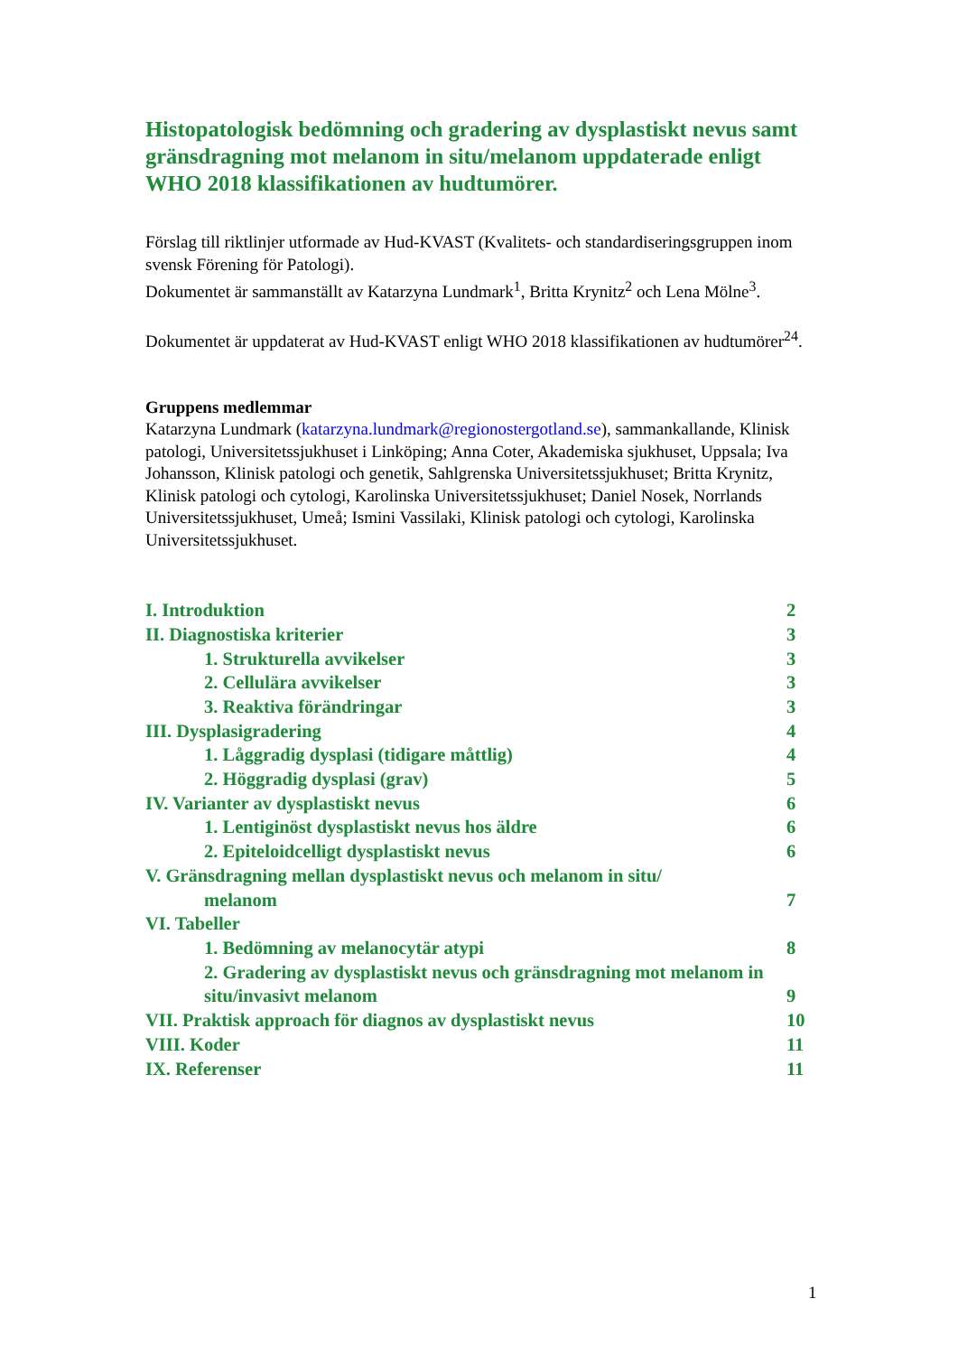Histopatologisk bedömning och gradering av dysplastiskt nevus samt gränsdragning mot melanom in situ/melanom uppdaterade enligt WHO 2018 klassifikationen av hudtumörer.
Förslag till riktlinjer utformade av Hud-KVAST (Kvalitets- och standardiseringsgruppen inom svensk Förening för Patologi).
Dokumentet är sammanställt av Katarzyna Lundmark<sup>1</sup>, Britta Krynitz<sup>2</sup> och Lena Mölne<sup>3</sup>.
Dokumentet är uppdaterat av Hud-KVAST enligt WHO 2018 klassifikationen av hudtumörer<sup>24</sup>.
Gruppens medlemmar
Katarzyna Lundmark (katarzyna.lundmark@regionostergotland.se), sammankallande, Klinisk patologi, Universitetssjukhuset i Linköping; Anna Coter, Akademiska sjukhuset, Uppsala; Iva Johansson, Klinisk patologi och genetik, Sahlgrenska Universitetssjukhuset; Britta Krynitz, Klinisk patologi och cytologi, Karolinska Universitetssjukhuset; Daniel Nosek, Norrlands Universitetssjukhuset, Umeå; Ismini Vassilaki, Klinisk patologi och cytologi, Karolinska Universitetssjukhuset.
I. Introduktion 2
II. Diagnostiska kriterier 3
1. Strukturella avvikelser 3
2. Cellulära avvikelser 3
3. Reaktiva förändringar 3
III. Dysplasigradering 4
1. Låggradig dysplasi (tidigare måttlig) 4
2. Höggradig dysplasi (grav) 5
IV. Varianter av dysplastiskt nevus 6
1. Lentiginöst dysplastiskt nevus hos äldre 6
2. Epiteloidcelligt dysplastiskt nevus 6
V. Gränsdragning mellan dysplastiskt nevus och melanom in situ/
melanom 7
VI. Tabeller
1. Bedömning av melanocytär atypi 8
2. Gradering av dysplastiskt nevus och gränsdragning mot melanom in situ/invasivt melanom 9
VII. Praktisk approach för diagnos av dysplastiskt nevus 10
VIII. Koder 11
IX. Referenser 11
1